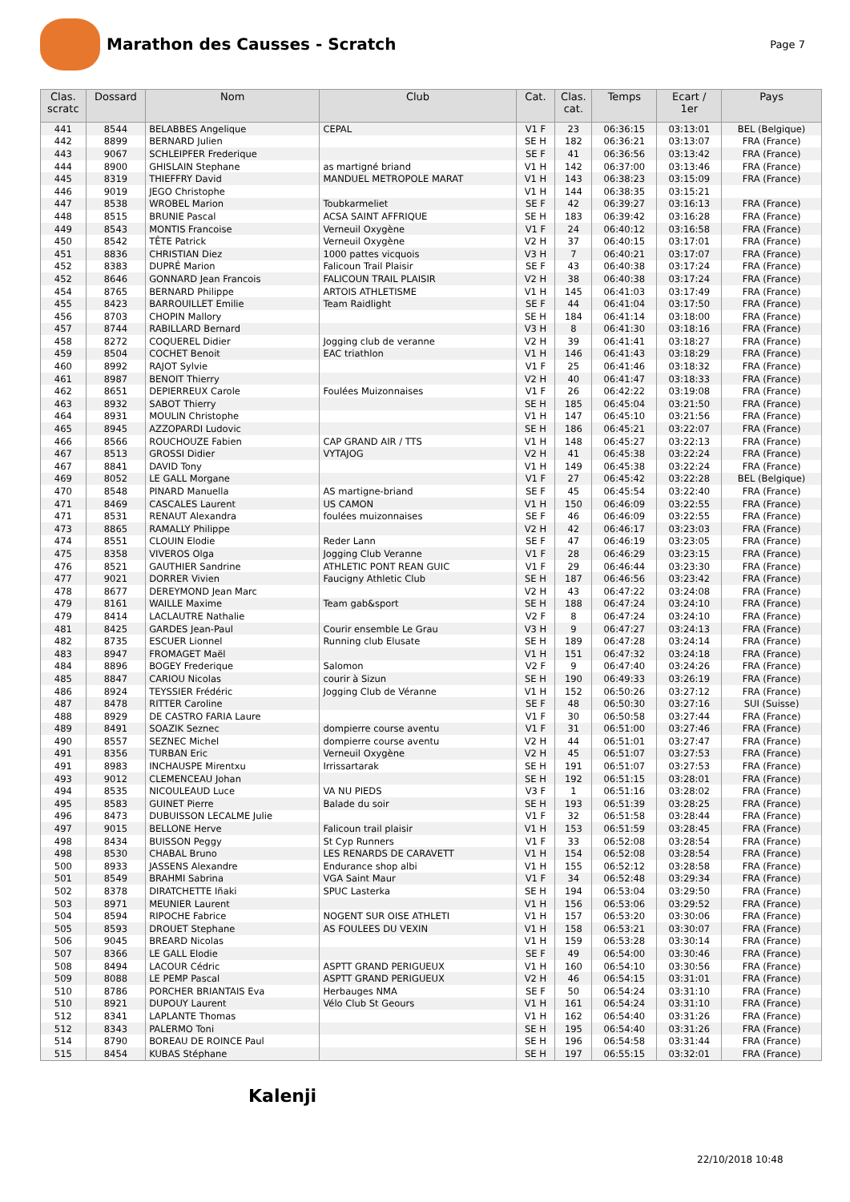Marathon des Causses - Scratch
Page 7
| Clas. scratc | Dossard | Nom | Club | Cat. | Clas. cat. | Temps | Ecart / 1er | Pays |
| --- | --- | --- | --- | --- | --- | --- | --- | --- |
| 441 | 8544 | BELABBES Angelique | CEPAL | V1 F | 23 | 06:36:15 | 03:13:01 | BEL (Belgique) |
| 442 | 8899 | BERNARD Julien | | SE H | 182 | 06:36:21 | 03:13:07 | FRA (France) |
| 443 | 9067 | SCHLEIPFER Frederique | | SE F | 41 | 06:36:56 | 03:13:42 | FRA (France) |
| 444 | 8900 | GHISLAIN Stephane | as martigné briand | V1 H | 142 | 06:37:00 | 03:13:46 | FRA (France) |
| 445 | 8319 | THIEFFRY David | MANDUEL METROPOLE MARAT | V1 H | 143 | 06:38:23 | 03:15:09 | FRA (France) |
| 446 | 9019 | JEGO Christophe | | V1 H | 144 | 06:38:35 | 03:15:21 | |
| 447 | 8538 | WROBEL Marion | Toubkarmeliet | SE F | 42 | 06:39:27 | 03:16:13 | FRA (France) |
| 448 | 8515 | BRUNIE Pascal | ACSA SAINT AFFRIQUE | SE H | 183 | 06:39:42 | 03:16:28 | FRA (France) |
| 449 | 8543 | MONTIS Francoise | Verneuil Oxygène | V1 F | 24 | 06:40:12 | 03:16:58 | FRA (France) |
| 450 | 8542 | TÊTE Patrick | Verneuil Oxygène | V2 H | 37 | 06:40:15 | 03:17:01 | FRA (France) |
| 451 | 8836 | CHRISTIAN Diez | 1000 pattes vicquois | V3 H | 7 | 06:40:21 | 03:17:07 | FRA (France) |
| 452 | 8383 | DUPRÉ Marion | Falicoun Trail Plaisir | SE F | 43 | 06:40:38 | 03:17:24 | FRA (France) |
| 452 | 8646 | GONNARD Jean Francois | FALICOUN TRAIL PLAISIR | V2 H | 38 | 06:40:38 | 03:17:24 | FRA (France) |
| 454 | 8765 | BERNARD Philippe | ARTOIS ATHLETISME | V1 H | 145 | 06:41:03 | 03:17:49 | FRA (France) |
| 455 | 8423 | BARROUILLET Emilie | Team Raidlight | SE F | 44 | 06:41:04 | 03:17:50 | FRA (France) |
| 456 | 8703 | CHOPIN Mallory | | SE H | 184 | 06:41:14 | 03:18:00 | FRA (France) |
| 457 | 8744 | RABILLARD Bernard | | V3 H | 8 | 06:41:30 | 03:18:16 | FRA (France) |
| 458 | 8272 | COQUEREL Didier | Jogging club de veranne | V2 H | 39 | 06:41:41 | 03:18:27 | FRA (France) |
| 459 | 8504 | COCHET Benoit | EAC triathlon | V1 H | 146 | 06:41:43 | 03:18:29 | FRA (France) |
| 460 | 8992 | RAJOT Sylvie | | V1 F | 25 | 06:41:46 | 03:18:32 | FRA (France) |
| 461 | 8987 | BENOIT Thierry | | V2 H | 40 | 06:41:47 | 03:18:33 | FRA (France) |
| 462 | 8651 | DEPIERREUX Carole | Foulées Muizonnaises | V1 F | 26 | 06:42:22 | 03:19:08 | FRA (France) |
| 463 | 8932 | SABOT Thierry | | SE H | 185 | 06:45:04 | 03:21:50 | FRA (France) |
| 464 | 8931 | MOULIN Christophe | | V1 H | 147 | 06:45:10 | 03:21:56 | FRA (France) |
| 465 | 8945 | AZZOPARDI Ludovic | | SE H | 186 | 06:45:21 | 03:22:07 | FRA (France) |
| 466 | 8566 | ROUCHOUZE Fabien | CAP GRAND AIR / TTS | V1 H | 148 | 06:45:27 | 03:22:13 | FRA (France) |
| 467 | 8513 | GROSSI Didier | VYTAJOG | V2 H | 41 | 06:45:38 | 03:22:24 | FRA (France) |
| 467 | 8841 | DAVID Tony | | V1 H | 149 | 06:45:38 | 03:22:24 | FRA (France) |
| 469 | 8052 | LE GALL Morgane | | V1 F | 27 | 06:45:42 | 03:22:28 | BEL (Belgique) |
| 470 | 8548 | PINARD Manuella | AS martigne-briand | SE F | 45 | 06:45:54 | 03:22:40 | FRA (France) |
| 471 | 8469 | CASCALES Laurent | US CAMON | V1 H | 150 | 06:46:09 | 03:22:55 | FRA (France) |
| 471 | 8531 | RENAUT Alexandra | foulées muizonnaises | SE F | 46 | 06:46:09 | 03:22:55 | FRA (France) |
| 473 | 8865 | RAMALLY Philippe | | V2 H | 42 | 06:46:17 | 03:23:03 | FRA (France) |
| 474 | 8551 | CLOUIN Elodie | Reder Lann | SE F | 47 | 06:46:19 | 03:23:05 | FRA (France) |
| 475 | 8358 | VIVEROS Olga | Jogging Club Veranne | V1 F | 28 | 06:46:29 | 03:23:15 | FRA (France) |
| 476 | 8521 | GAUTHIER Sandrine | ATHLETIC PONT REAN GUIC | V1 F | 29 | 06:46:44 | 03:23:30 | FRA (France) |
| 477 | 9021 | DORRER Vivien | Faucigny Athletic Club | SE H | 187 | 06:46:56 | 03:23:42 | FRA (France) |
| 478 | 8677 | DEREYMOND Jean Marc | | V2 H | 43 | 06:47:22 | 03:24:08 | FRA (France) |
| 479 | 8161 | WAILLE Maxime | Team gab&sport | SE H | 188 | 06:47:24 | 03:24:10 | FRA (France) |
| 479 | 8414 | LACLAUTRE Nathalie | | V2 F | 8 | 06:47:24 | 03:24:10 | FRA (France) |
| 481 | 8425 | GARDES Jean-Paul | Courir ensemble Le Grau | V3 H | 9 | 06:47:27 | 03:24:13 | FRA (France) |
| 482 | 8735 | ESCUER Lionnel | Running club Elusate | SE H | 189 | 06:47:28 | 03:24:14 | FRA (France) |
| 483 | 8947 | FROMAGET Maël | | V1 H | 151 | 06:47:32 | 03:24:18 | FRA (France) |
| 484 | 8896 | BOGEY Frederique | Salomon | V2 F | 9 | 06:47:40 | 03:24:26 | FRA (France) |
| 485 | 8847 | CARIOU Nicolas | courir à Sizun | SE H | 190 | 06:49:33 | 03:26:19 | FRA (France) |
| 486 | 8924 | TEYSSIER Frédéric | Jogging Club de Véranne | V1 H | 152 | 06:50:26 | 03:27:12 | FRA (France) |
| 487 | 8478 | RITTER Caroline | | SE F | 48 | 06:50:30 | 03:27:16 | SUI (Suisse) |
| 488 | 8929 | DE CASTRO FARIA Laure | | V1 F | 30 | 06:50:58 | 03:27:44 | FRA (France) |
| 489 | 8491 | SOAZIK Seznec | dompierre course aventu | V1 F | 31 | 06:51:00 | 03:27:46 | FRA (France) |
| 490 | 8557 | SEZNEC Michel | dompierre course aventu | V2 H | 44 | 06:51:01 | 03:27:47 | FRA (France) |
| 491 | 8356 | TURBAN Eric | Verneuil Oxygène | V2 H | 45 | 06:51:07 | 03:27:53 | FRA (France) |
| 491 | 8983 | INCHAUSPE Mirentxu | Irrissartarak | SE H | 191 | 06:51:07 | 03:27:53 | FRA (France) |
| 493 | 9012 | CLEMENCEAU Johan | | SE H | 192 | 06:51:15 | 03:28:01 | FRA (France) |
| 494 | 8535 | NICOULEAUD Luce | VA NU PIEDS | V3 F | 1 | 06:51:16 | 03:28:02 | FRA (France) |
| 495 | 8583 | GUINET Pierre | Balade du soir | SE H | 193 | 06:51:39 | 03:28:25 | FRA (France) |
| 496 | 8473 | DUBUISSON LECALME Julie | | V1 F | 32 | 06:51:58 | 03:28:44 | FRA (France) |
| 497 | 9015 | BELLONE Herve | Falicoun trail plaisir | V1 H | 153 | 06:51:59 | 03:28:45 | FRA (France) |
| 498 | 8434 | BUISSON Peggy | St Cyp Runners | V1 F | 33 | 06:52:08 | 03:28:54 | FRA (France) |
| 498 | 8530 | CHABAL Bruno | LES RENARDS DE CARAVETT | V1 H | 154 | 06:52:08 | 03:28:54 | FRA (France) |
| 500 | 8933 | JASSENS Alexandre | Endurance shop albi | V1 H | 155 | 06:52:12 | 03:28:58 | FRA (France) |
| 501 | 8549 | BRAHMI Sabrina | VGA Saint Maur | V1 F | 34 | 06:52:48 | 03:29:34 | FRA (France) |
| 502 | 8378 | DIRATCHETTE Iñaki | SPUC Lasterka | SE H | 194 | 06:53:04 | 03:29:50 | FRA (France) |
| 503 | 8971 | MEUNIER Laurent | | V1 H | 156 | 06:53:06 | 03:29:52 | FRA (France) |
| 504 | 8594 | RIPOCHE Fabrice | NOGENT SUR OISE ATHLETI | V1 H | 157 | 06:53:20 | 03:30:06 | FRA (France) |
| 505 | 8593 | DROUET Stephane | AS FOULEES DU VEXIN | V1 H | 158 | 06:53:21 | 03:30:07 | FRA (France) |
| 506 | 9045 | BREARD Nicolas | | V1 H | 159 | 06:53:28 | 03:30:14 | FRA (France) |
| 507 | 8366 | LE GALL Elodie | | SE F | 49 | 06:54:00 | 03:30:46 | FRA (France) |
| 508 | 8494 | LACOUR Cédric | ASPTT GRAND PERIGUEUX | V1 H | 160 | 06:54:10 | 03:30:56 | FRA (France) |
| 509 | 8088 | LE PEMP Pascal | ASPTT GRAND PERIGUEUX | V2 H | 46 | 06:54:15 | 03:31:01 | FRA (France) |
| 510 | 8786 | PORCHER BRIANTAIS Eva | Herbauges NMA | SE F | 50 | 06:54:24 | 03:31:10 | FRA (France) |
| 510 | 8921 | DUPOUY Laurent | Vélo Club St Geours | V1 H | 161 | 06:54:24 | 03:31:10 | FRA (France) |
| 512 | 8341 | LAPLANTE Thomas | | V1 H | 162 | 06:54:40 | 03:31:26 | FRA (France) |
| 512 | 8343 | PALERMO Toni | | SE H | 195 | 06:54:40 | 03:31:26 | FRA (France) |
| 514 | 8790 | BOREAU DE ROINCE Paul | | SE H | 196 | 06:54:58 | 03:31:44 | FRA (France) |
| 515 | 8454 | KUBAS Stéphane | | SE H | 197 | 06:55:15 | 03:32:01 | FRA (France) |
Kalenji
22/10/2018 10:48